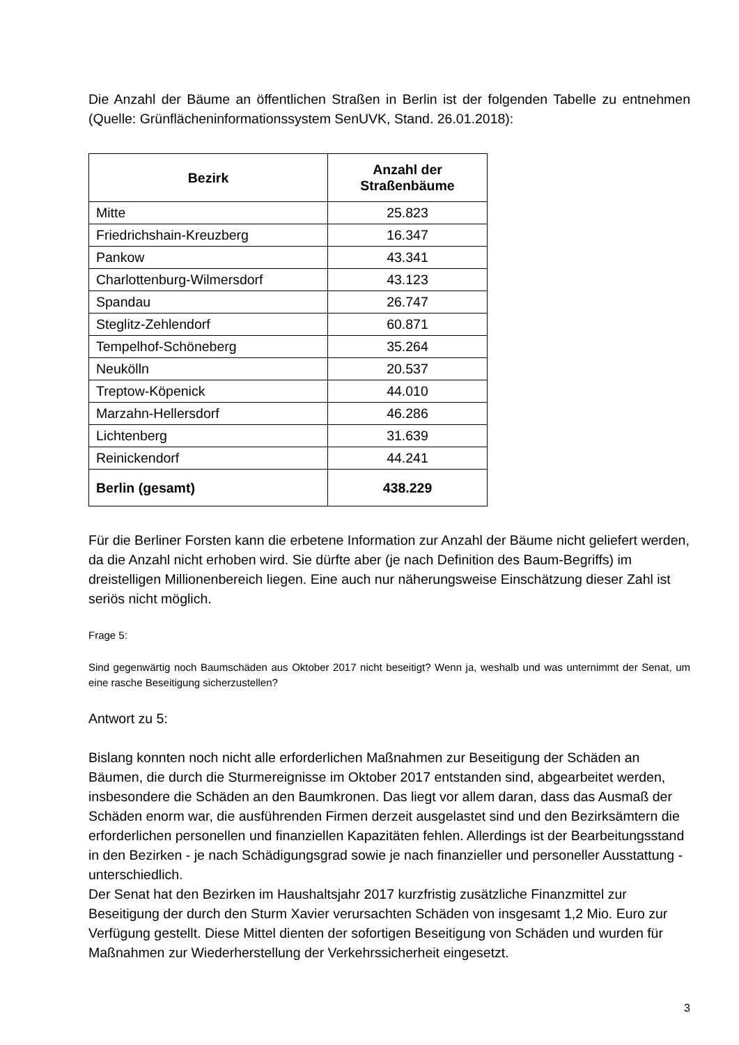Die Anzahl der Bäume an öffentlichen Straßen in Berlin ist der folgenden Tabelle zu entnehmen (Quelle: Grünflächeninformationssystem SenUVK, Stand. 26.01.2018):
| Bezirk | Anzahl der Straßenbäume |
| --- | --- |
| Mitte | 25.823 |
| Friedrichshain-Kreuzberg | 16.347 |
| Pankow | 43.341 |
| Charlottenburg-Wilmersdorf | 43.123 |
| Spandau | 26.747 |
| Steglitz-Zehlendorf | 60.871 |
| Tempelhof-Schöneberg | 35.264 |
| Neukölln | 20.537 |
| Treptow-Köpenick | 44.010 |
| Marzahn-Hellersdorf | 46.286 |
| Lichtenberg | 31.639 |
| Reinickendorf | 44.241 |
| Berlin (gesamt) | 438.229 |
Für die Berliner Forsten kann die erbetene Information zur Anzahl der Bäume nicht geliefert werden, da die Anzahl nicht erhoben wird. Sie dürfte aber (je nach Definition des Baum-Begriffs) im dreistelligen Millionenbereich liegen. Eine auch nur näherungsweise Einschätzung dieser Zahl ist seriös nicht möglich.
Frage 5:
Sind gegenwärtig noch Baumschäden aus Oktober 2017 nicht beseitigt? Wenn ja, weshalb und was unternimmt der Senat, um eine rasche Beseitigung sicherzustellen?
Antwort zu 5:
Bislang konnten noch nicht alle erforderlichen Maßnahmen zur Beseitigung der Schäden an Bäumen, die durch die Sturmereignisse im Oktober 2017 entstanden sind, abgearbeitet werden, insbesondere die Schäden an den Baumkronen. Das liegt vor allem daran, dass das Ausmaß der Schäden enorm war, die ausführenden Firmen derzeit ausgelastet sind und den Bezirksämtern die erforderlichen personellen und finanziellen Kapazitäten fehlen. Allerdings ist der Bearbeitungsstand in den Bezirken - je nach Schädigungsgrad sowie je nach finanzieller und personeller Ausstattung - unterschiedlich.
Der Senat hat den Bezirken im Haushaltsjahr 2017 kurzfristig zusätzliche Finanzmittel zur Beseitigung der durch den Sturm Xavier verursachten Schäden von insgesamt 1,2 Mio. Euro zur Verfügung gestellt. Diese Mittel dienten der sofortigen Beseitigung von Schäden und wurden für Maßnahmen zur Wiederherstellung der Verkehrssicherheit eingesetzt.
3